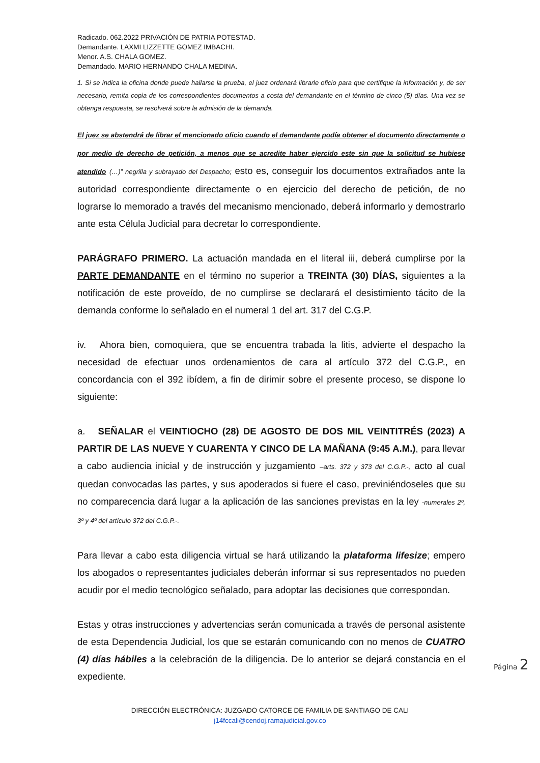Radicado. 062.2022 PRIVACIÓN DE PATRIA POTESTAD.
Demandante. LAXMI LIZZETTE GOMEZ IMBACHI.
Menor. A.S. CHALA GOMEZ.
Demandado. MARIO HERNANDO CHALA MEDINA.
1. Si se indica la oficina donde puede hallarse la prueba, el juez ordenará librarle oficio para que certifique la información y, de ser necesario, remita copia de los correspondientes documentos a costa del demandante en el término de cinco (5) días. Una vez se obtenga respuesta, se resolverá sobre la admisión de la demanda.
El juez se abstendrá de librar el mencionado oficio cuando el demandante podía obtener el documento directamente o por medio de derecho de petición, a menos que se acredite haber ejercido este sin que la solicitud se hubiese atendido (…)” negrilla y subrayado del Despacho; esto es, conseguir los documentos extrañados ante la autoridad correspondiente directamente o en ejercicio del derecho de petición, de no lograrse lo memorado a través del mecanismo mencionado, deberá informarlo y demostrarlo ante esta Célula Judicial para decretar lo correspondiente.
PARÁGRAFO PRIMERO. La actuación mandada en el literal iii, deberá cumplirse por la PARTE DEMANDANTE en el término no superior a TREINTA (30) DÍAS, siguientes a la notificación de este proveído, de no cumplirse se declarará el desistimiento tácito de la demanda conforme lo señalado en el numeral 1 del art. 317 del C.G.P.
iv. Ahora bien, comoquiera, que se encuentra trabada la litis, advierte el despacho la necesidad de efectuar unos ordenamientos de cara al artículo 372 del C.G.P., en concordancia con el 392 ibídem, a fin de dirimir sobre el presente proceso, se dispone lo siguiente:
a. SEÑALAR el VEINTIOCHO (28) DE AGOSTO DE DOS MIL VEINTITRÉS (2023) A PARTIR DE LAS NUEVE Y CUARENTA Y CINCO DE LA MAÑANA (9:45 A.M.), para llevar a cabo audiencia inicial y de instrucción y juzgamiento –arts. 372 y 373 del C.G.P.-, acto al cual quedan convocadas las partes, y sus apoderados si fuere el caso, previniéndoseles que su no comparecencia dará lugar a la aplicación de las sanciones previstas en la ley -numerales 2º, 3º y 4º del artículo 372 del C.G.P.-.
Para llevar a cabo esta diligencia virtual se hará utilizando la plataforma lifesize; empero los abogados o representantes judiciales deberán informar si sus representados no pueden acudir por el medio tecnológico señalado, para adoptar las decisiones que correspondan.
Estas y otras instrucciones y advertencias serán comunicada a través de personal asistente de esta Dependencia Judicial, los que se estarán comunicando con no menos de CUATRO (4) días hábiles a la celebración de la diligencia. De lo anterior se dejará constancia en el expediente.
Página 2
DIRECCIÓN ELECTRÓNICA: JUZGADO CATORCE DE FAMILIA DE SANTIAGO DE CALI
j14fccali@cendoj.ramajudicial.gov.co